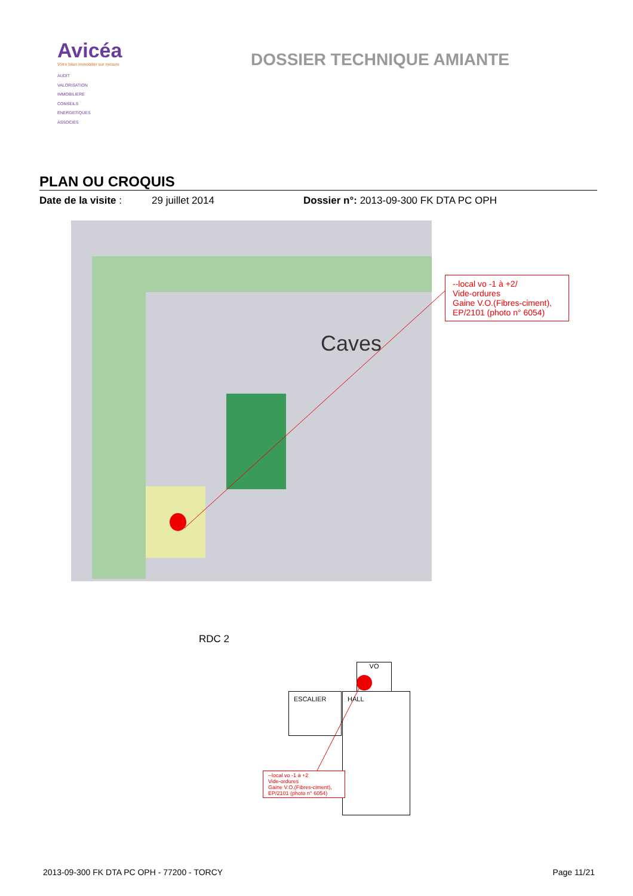Avicéa
Votre bilan immobilier sur mesure
AUDIT
VALORISATION
IMMOBILIERE
CONSEILS
ENERGETIQUES
ASSOCIES
DOSSIER TECHNIQUE AMIANTE
PLAN OU CROQUIS
Date de la visite :
29 juillet 2014 Dossier n°: 2013-09-300 FK DTA PC OPH
Caves
--local vo -1 à +2/
Vide-ordures
Gaine V.O.(Fibres-ciment), EP/2101 (photo n° 6054)
RDC 2
VO
ESCALIER HALL
--local vo -1 à +2
Vide-ordures
Gaine V.O.(Fibres-ciment), EP/2101 (photo n° 6054)
2013-09-300 FK DTA PC OPH - 77200 - TORCY
Page 11/21